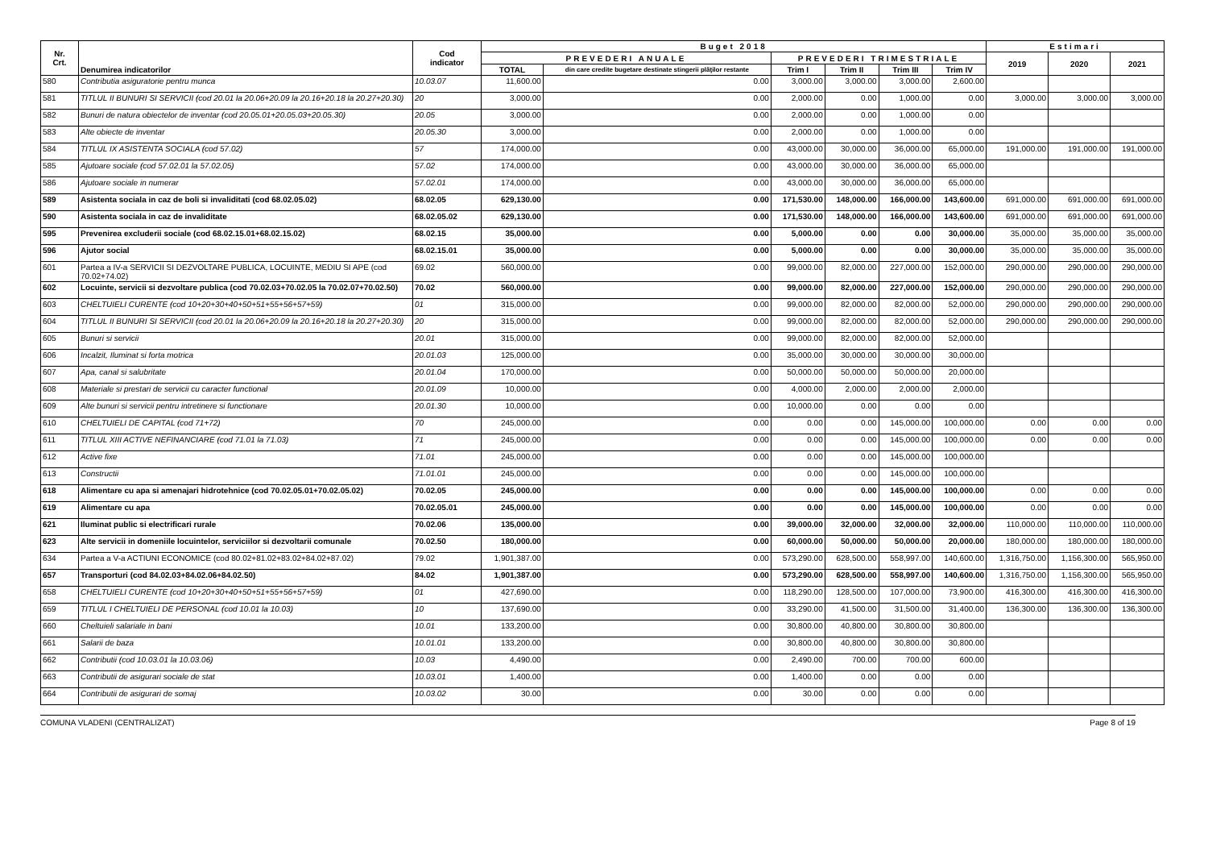| Nr. Crt. | Denumirea indicatorilor | Cod indicator | Buget 2018 | | | | | | Estimari | | |
| --- | --- | --- | --- | --- | --- | --- | --- | --- | --- | --- | --- |
| | | | PREVEDERI ANUALE | | PREVEDERI TRIMESTRIALE | | | | 2019 | 2020 | 2021 |
| | | | TOTAL | din care credite bugetare destinate stingerii plăţilor restante | Trim I | Trim II | Trim III | Trim IV | | | |
| 580 | Contributia asiguratorie pentru munca | 10.03.07 | 11,600.00 | 0.00 | 3,000.00 | 3,000.00 | 3,000.00 | 2,600.00 | | | |
| 581 | TITLUL II BUNURI SI SERVICII (cod 20.01 la 20.06+20.09 la 20.16+20.18 la 20.27+20.30) | 20 | 3,000.00 | 0.00 | 2,000.00 | 0.00 | 1,000.00 | 0.00 | 3,000.00 | 3,000.00 | 3,000.00 |
| 582 | Bunuri de natura obiectelor de inventar (cod 20.05.01+20.05.03+20.05.30) | 20.05 | 3,000.00 | 0.00 | 2,000.00 | 0.00 | 1,000.00 | 0.00 | | | |
| 583 | Alte obiecte de inventar | 20.05.30 | 3,000.00 | 0.00 | 2,000.00 | 0.00 | 1,000.00 | 0.00 | | | |
| 584 | TITLUL IX ASISTENTA SOCIALA (cod 57.02) | 57 | 174,000.00 | 0.00 | 43,000.00 | 30,000.00 | 36,000.00 | 65,000.00 | 191,000.00 | 191,000.00 | 191,000.00 |
| 585 | Ajutoare sociale (cod 57.02.01 la 57.02.05) | 57.02 | 174,000.00 | 0.00 | 43,000.00 | 30,000.00 | 36,000.00 | 65,000.00 | | | |
| 586 | Ajutoare sociale in numerar | 57.02.01 | 174,000.00 | 0.00 | 43,000.00 | 30,000.00 | 36,000.00 | 65,000.00 | | | |
| 589 | Asistenta sociala in caz de boli si invaliditati (cod 68.02.05.02) | 68.02.05 | 629,130.00 | 0.00 | 171,530.00 | 148,000.00 | 166,000.00 | 143,600.00 | 691,000.00 | 691,000.00 | 691,000.00 |
| 590 | Asistenta sociala in caz de invaliditate | 68.02.05.02 | 629,130.00 | 0.00 | 171,530.00 | 148,000.00 | 166,000.00 | 143,600.00 | 691,000.00 | 691,000.00 | 691,000.00 |
| 595 | Prevenirea excluderii sociale (cod 68.02.15.01+68.02.15.02) | 68.02.15 | 35,000.00 | 0.00 | 5,000.00 | 0.00 | 0.00 | 30,000.00 | 35,000.00 | 35,000.00 | 35,000.00 |
| 596 | Ajutor social | 68.02.15.01 | 35,000.00 | 0.00 | 5,000.00 | 0.00 | 0.00 | 30,000.00 | 35,000.00 | 35,000.00 | 35,000.00 |
| 601 | Partea a IV-a SERVICII SI DEZVOLTARE PUBLICA, LOCUINTE, MEDIU SI APE (cod 70.02+74.02) | 69.02 | 560,000.00 | 0.00 | 99,000.00 | 82,000.00 | 227,000.00 | 152,000.00 | 290,000.00 | 290,000.00 | 290,000.00 |
| 602 | Locuinte, servicii si dezvoltare publica (cod 70.02.03+70.02.05 la 70.02.07+70.02.50) | 70.02 | 560,000.00 | 0.00 | 99,000.00 | 82,000.00 | 227,000.00 | 152,000.00 | 290,000.00 | 290,000.00 | 290,000.00 |
| 603 | CHELTUIELI CURENTE (cod 10+20+30+40+50+51+55+56+57+59) | 01 | 315,000.00 | 0.00 | 99,000.00 | 82,000.00 | 82,000.00 | 52,000.00 | 290,000.00 | 290,000.00 | 290,000.00 |
| 604 | TITLUL II BUNURI SI SERVICII (cod 20.01 la 20.06+20.09 la 20.16+20.18 la 20.27+20.30) | 20 | 315,000.00 | 0.00 | 99,000.00 | 82,000.00 | 82,000.00 | 52,000.00 | 290,000.00 | 290,000.00 | 290,000.00 |
| 605 | Bunuri si servicii | 20.01 | 315,000.00 | 0.00 | 99,000.00 | 82,000.00 | 82,000.00 | 52,000.00 | | | |
| 606 | Incalzit, Iluminat si forta motrica | 20.01.03 | 125,000.00 | 0.00 | 35,000.00 | 30,000.00 | 30,000.00 | 30,000.00 | | | |
| 607 | Apa, canal si salubritate | 20.01.04 | 170,000.00 | 0.00 | 50,000.00 | 50,000.00 | 50,000.00 | 20,000.00 | | | |
| 608 | Materiale si prestari de servicii cu caracter functional | 20.01.09 | 10,000.00 | 0.00 | 4,000.00 | 2,000.00 | 2,000.00 | 2,000.00 | | | |
| 609 | Alte bunuri si servicii pentru intretinere si functionare | 20.01.30 | 10,000.00 | 0.00 | 10,000.00 | 0.00 | 0.00 | 0.00 | | | |
| 610 | CHELTUIELI DE CAPITAL (cod 71+72) | 70 | 245,000.00 | 0.00 | 0.00 | 0.00 | 145,000.00 | 100,000.00 | 0.00 | 0.00 | 0.00 |
| 611 | TITLUL XIII ACTIVE NEFINANCIARE (cod 71.01 la 71.03) | 71 | 245,000.00 | 0.00 | 0.00 | 0.00 | 145,000.00 | 100,000.00 | 0.00 | 0.00 | 0.00 |
| 612 | Active fixe | 71.01 | 245,000.00 | 0.00 | 0.00 | 0.00 | 145,000.00 | 100,000.00 | | | |
| 613 | Constructii | 71.01.01 | 245,000.00 | 0.00 | 0.00 | 0.00 | 145,000.00 | 100,000.00 | | | |
| 618 | Alimentare cu apa si amenajari hidrotehnice (cod 70.02.05.01+70.02.05.02) | 70.02.05 | 245,000.00 | 0.00 | 0.00 | 0.00 | 145,000.00 | 100,000.00 | 0.00 | 0.00 | 0.00 |
| 619 | Alimentare cu apa | 70.02.05.01 | 245,000.00 | 0.00 | 0.00 | 0.00 | 145,000.00 | 100,000.00 | 0.00 | 0.00 | 0.00 |
| 621 | Iluminat public si electrificari rurale | 70.02.06 | 135,000.00 | 0.00 | 39,000.00 | 32,000.00 | 32,000.00 | 32,000.00 | 110,000.00 | 110,000.00 | 110,000.00 |
| 623 | Alte servicii in domeniile locuintelor, serviciilor si dezvoltarii comunale | 70.02.50 | 180,000.00 | 0.00 | 60,000.00 | 50,000.00 | 50,000.00 | 20,000.00 | 180,000.00 | 180,000.00 | 180,000.00 |
| 634 | Partea a V-a ACTIUNI ECONOMICE (cod 80.02+81.02+83.02+84.02+87.02) | 79.02 | 1,901,387.00 | 0.00 | 573,290.00 | 628,500.00 | 558,997.00 | 140,600.00 | 1,316,750.00 | 1,156,300.00 | 565,950.00 |
| 657 | Transporturi (cod 84.02.03+84.02.06+84.02.50) | 84.02 | 1,901,387.00 | 0.00 | 573,290.00 | 628,500.00 | 558,997.00 | 140,600.00 | 1,316,750.00 | 1,156,300.00 | 565,950.00 |
| 658 | CHELTUIELI CURENTE (cod 10+20+30+40+50+51+55+56+57+59) | 01 | 427,690.00 | 0.00 | 118,290.00 | 128,500.00 | 107,000.00 | 73,900.00 | 416,300.00 | 416,300.00 | 416,300.00 |
| 659 | TITLUL I CHELTUIELI DE PERSONAL (cod 10.01 la 10.03) | 10 | 137,690.00 | 0.00 | 33,290.00 | 41,500.00 | 31,500.00 | 31,400.00 | 136,300.00 | 136,300.00 | 136,300.00 |
| 660 | Cheltuieli salariale in bani | 10.01 | 133,200.00 | 0.00 | 30,800.00 | 40,800.00 | 30,800.00 | 30,800.00 | | | |
| 661 | Salarii de baza | 10.01.01 | 133,200.00 | 0.00 | 30,800.00 | 40,800.00 | 30,800.00 | 30,800.00 | | | |
| 662 | Contributii (cod 10.03.01 la 10.03.06) | 10.03 | 4,490.00 | 0.00 | 2,490.00 | 700.00 | 700.00 | 600.00 | | | |
| 663 | Contributii de asigurari sociale de stat | 10.03.01 | 1,400.00 | 0.00 | 1,400.00 | 0.00 | 0.00 | 0.00 | | | |
| 664 | Contributii de asigurari de somaj | 10.03.02 | 30.00 | 0.00 | 30.00 | 0.00 | 0.00 | 0.00 | | | |
COMUNA VLADENI (CENTRALIZAT) Page 8 of 19